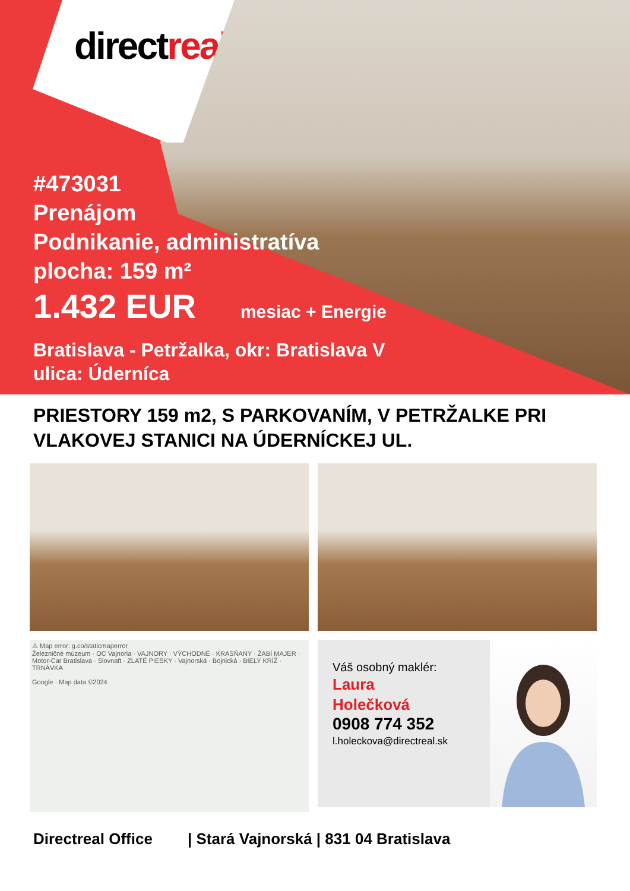directreal
#473031
Prenájom
Podnikanie, administratíva
plocha: 159 m²
1.432 EUR mesiac + Energie
Bratislava - Petržalka, okr: Bratislava V
ulica: Úderníca
PRIESTORY 159 m2, S PARKOVANÍM, V PETRŽALKE PRI VLAKOVEJ STANICI NA ÚDERNÍCKEJ UL.
⚠ Map error: g.co/staticmaperror
Železničné múzeum · OC Vajnoria · VAJNORY · VÝCHODNÉ · KRASŇANY · ŽABÍ MAJER · Motor-Car Bratislava · Slovnaft · ZLATÉ PIESKY · Vajnorská · Bojnická · BIELY KRÍŽ · TRNÁVKA
Google · Map data ©2024
Váš osobný maklér:
Laura
Holečková
0908 774 352
l.holeckova@directreal.sk
Directreal Office | Stará Vajnorská | 831 04 Bratislava